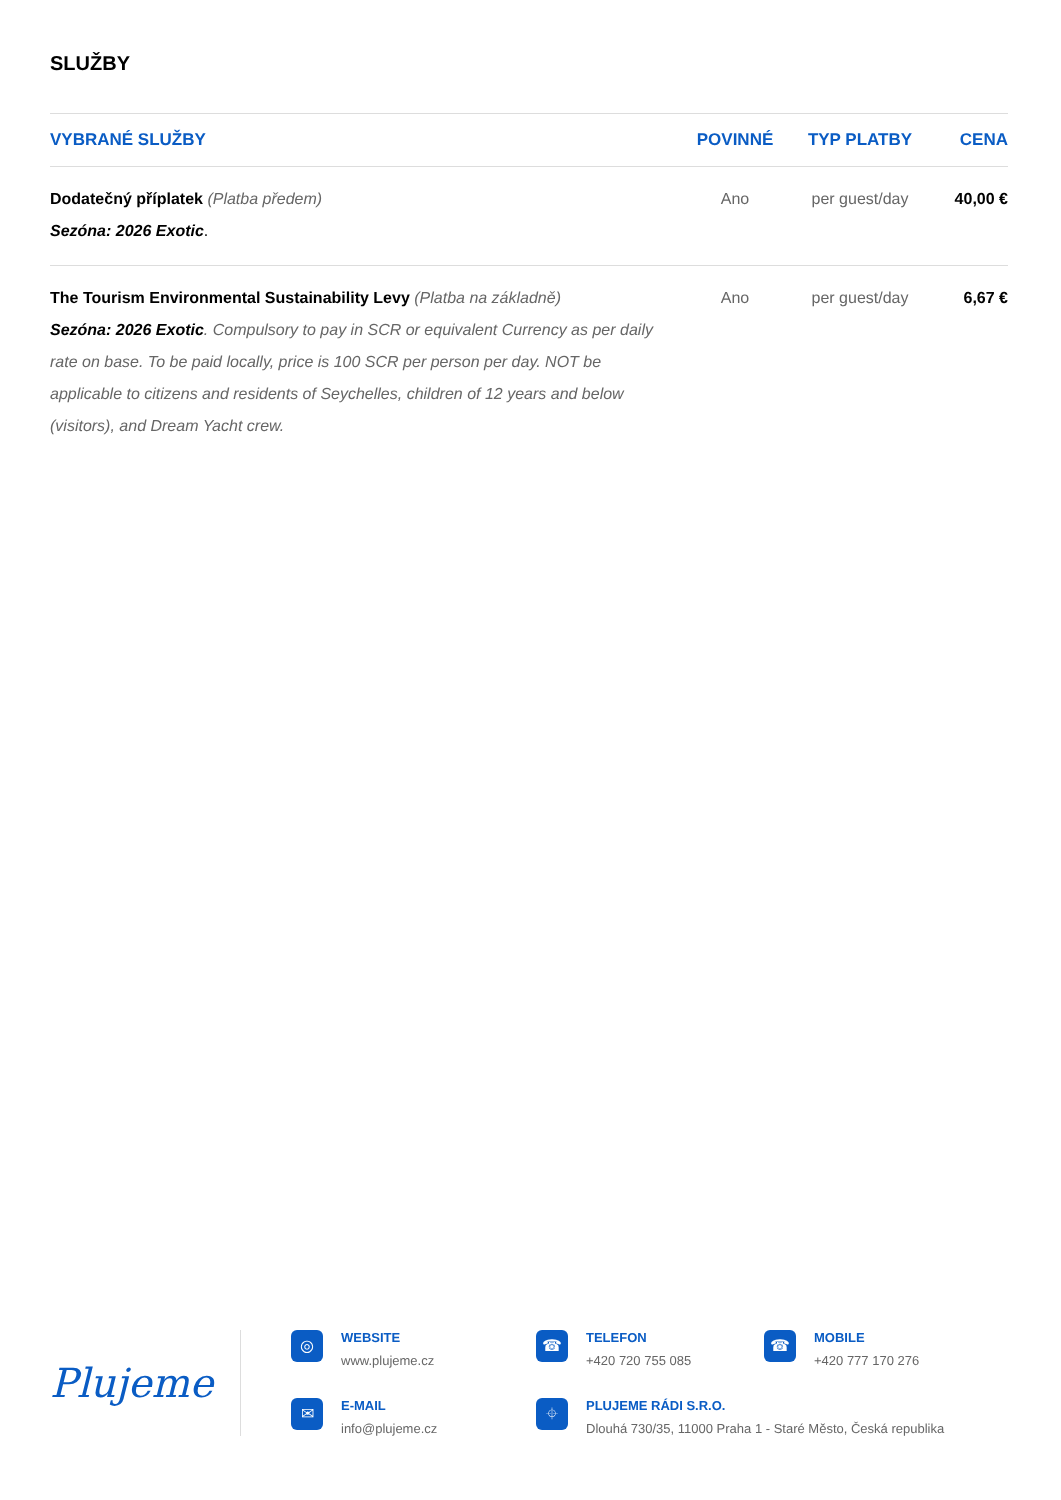SLUŽBY
| VYBRANÉ SLUŽBY | POVINNÉ | TYP PLATBY | CENA |
| --- | --- | --- | --- |
| Dodatečný příplatek (Platba předem) Sezóna: 2026 Exotic . | Ano | per guest/day | 40,00 € |
| The Tourism Environmental Sustainability Levy (Platba na základně) Sezóna: 2026 Exotic . Compulsory to pay in SCR or equivalent Currency as per daily rate on base. To be paid locally, price is 100 SCR per person per day. NOT be applicable to citizens and residents of Seychelles, children of 12 years and below (visitors), and Dream Yacht crew. | Ano | per guest/day | 6,67 € |
Plujeme
◎
WEBSITE
www.plujeme.cz
☎
TELEFON
+420 720 755 085
☎
MOBILE
+420 777 170 276
✉
E-MAIL
info@plujeme.cz
⌖
PLUJEME RÁDI S.R.O.
Dlouhá 730/35, 11000 Praha 1 - Staré Město, Česká republika